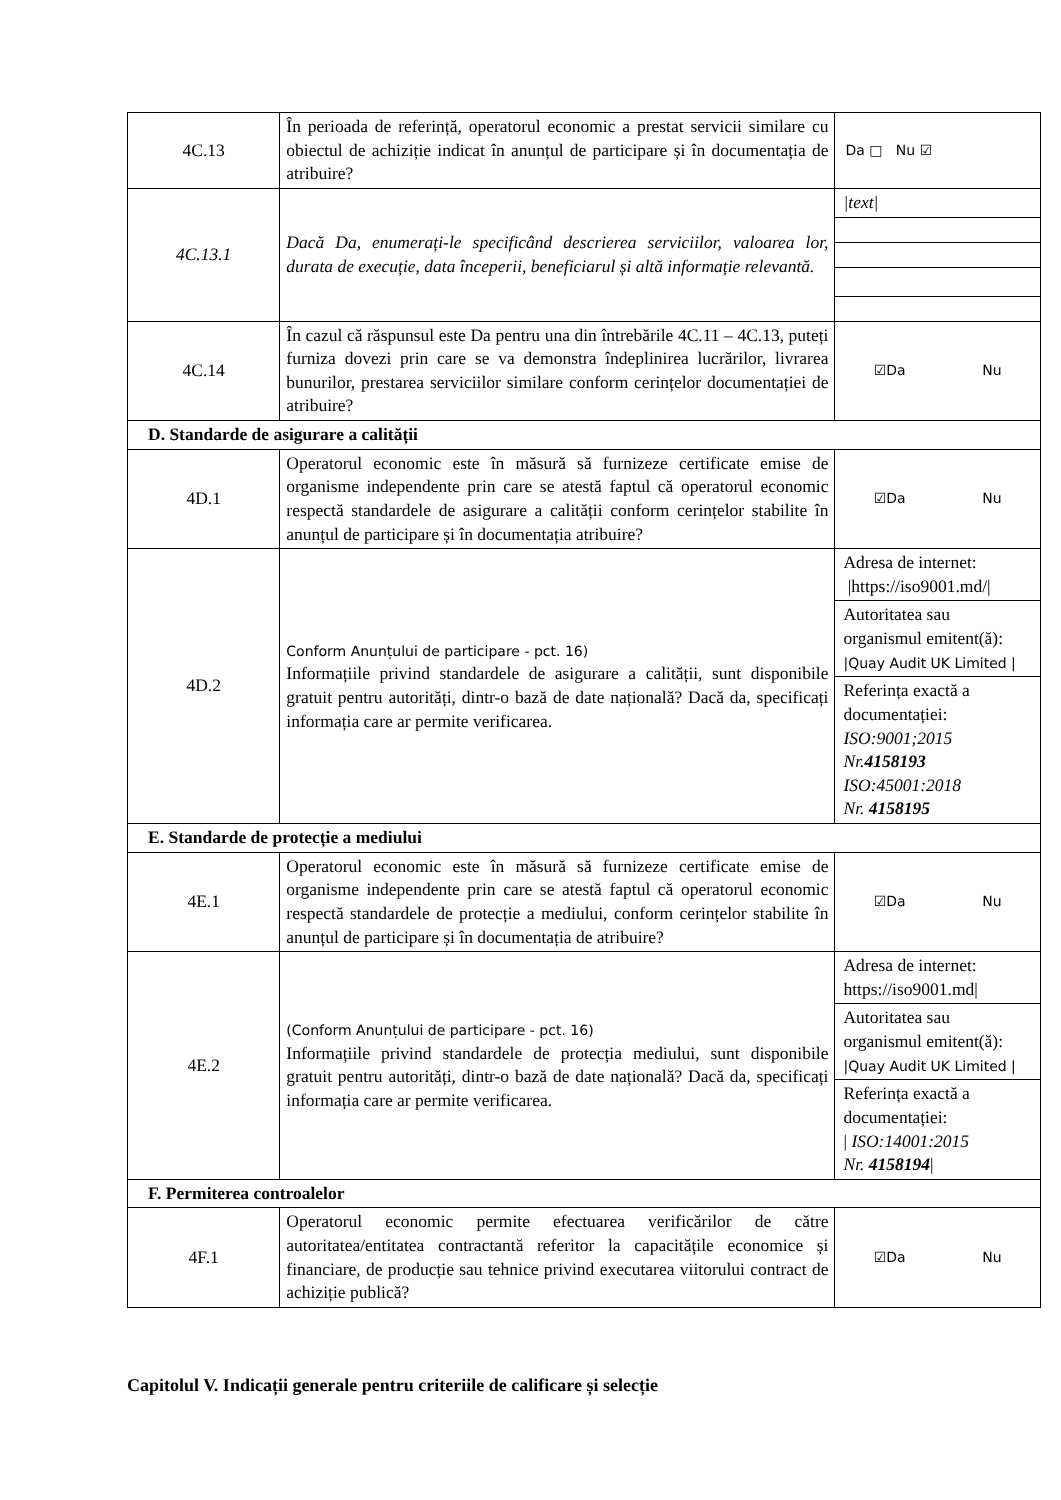| 4C.13 | În perioada de referință, operatorul economic a prestat servicii similare cu obiectul de achiziție indicat în anunțul de participare și în documentația de atribuire? | Da □ Nu ☑ |
| 4C.13.1 | Dacă Da, enumerați-le specificând descrierea serviciilor, valoarea lor, durata de execuție, data începerii, beneficiarul și altă informație relevantă. | /text/ |
| 4C.14 | În cazul că răspunsul este Da pentru una din întrebările 4C.11 – 4C.13, puteți furniza dovezi prin care se va demonstra îndeplinirea lucrărilor, livrarea bunurilor, prestarea serviciilor similare conform cerințelor documentației de atribuire? | ☑Da Nu |
| D. Standarde de asigurare a calității | | |
| 4D.1 | Operatorul economic este în măsură să furnizeze certificate emise de organisme independente prin care se atestă faptul că operatorul economic respectă standardele de asigurare a calității conform cerințelor stabilite în anunțul de participare și în documentația atribuire? | ☑Da Nu |
| 4D.2 | Conform Anunțului de participare - pct. 16) Informațiile privind standardele de asigurare a calității, sunt disponibile gratuit pentru autorități, dintr-o bază de date națională? Dacă da, specificați informația care ar permite verificarea. | Adresa de internet: /https://iso9001.md// Autoritatea sau organismul emitent(ă): /Quay Audit UK Limited / Referința exactă a documentației: ISO:9001;2015 Nr. 4158193 ISO:45001:2018 Nr. 4158195 |
| E. Standarde de protecție a mediului | | |
| 4E.1 | Operatorul economic este în măsură să furnizeze certificate emise de organisme independente prin care se atestă faptul că operatorul economic respectă standardele de protecție a mediului, conform cerințelor stabilite în anunțul de participare și în documentația de atribuire? | ☑Da Nu |
| 4E.2 | (Conform Anunțului de participare - pct. 16) Informațiile privind standardele de protecția mediului, sunt disponibile gratuit pentru autorități, dintr-o bază de date națională? Dacă da, specificați informația care ar permite verificarea. | Adresa de internet: https://iso9001.md/ Autoritatea sau organismul emitent(ă): /Quay Audit UK Limited / Referința exactă a documentației: / ISO:14001:2015 Nr. 4158194 / |
| F. Permiterea controalelor | | |
| 4F.1 | Operatorul economic permite efectuarea verificărilor de către autoritatea/entitatea contractantă referitor la capacitățile economice și financiare, de producție sau tehnice privind executarea viitorului contract de achiziție publică? | ☑Da Nu |
Capitolul V. Indicații generale pentru criteriile de calificare și selecție